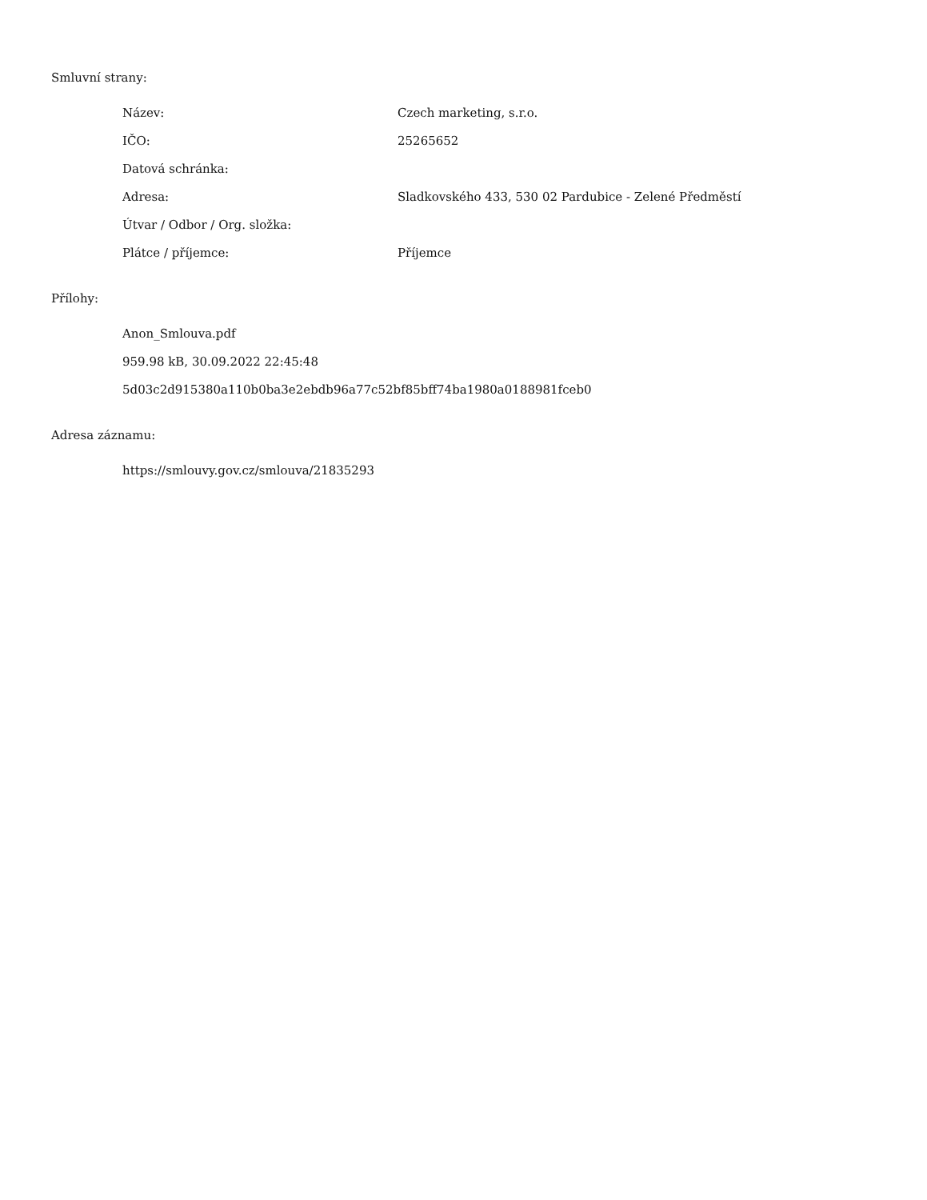Smluvní strany:
| Název: | Czech marketing, s.r.o. |
| IČO: | 25265652 |
| Datová schránka: | |
| Adresa: | Sladkovského 433, 530 02 Pardubice - Zelené Předměstí |
| Útvar / Odbor / Org. složka: | |
| Plátce / příjemce: | Příjemce |
Přílohy:
Anon_Smlouva.pdf
959.98 kB, 30.09.2022 22:45:48
5d03c2d915380a110b0ba3e2ebdb96a77c52bf85bff74ba1980a0188981fceb0
Adresa záznamu:
https://smlouvy.gov.cz/smlouva/21835293